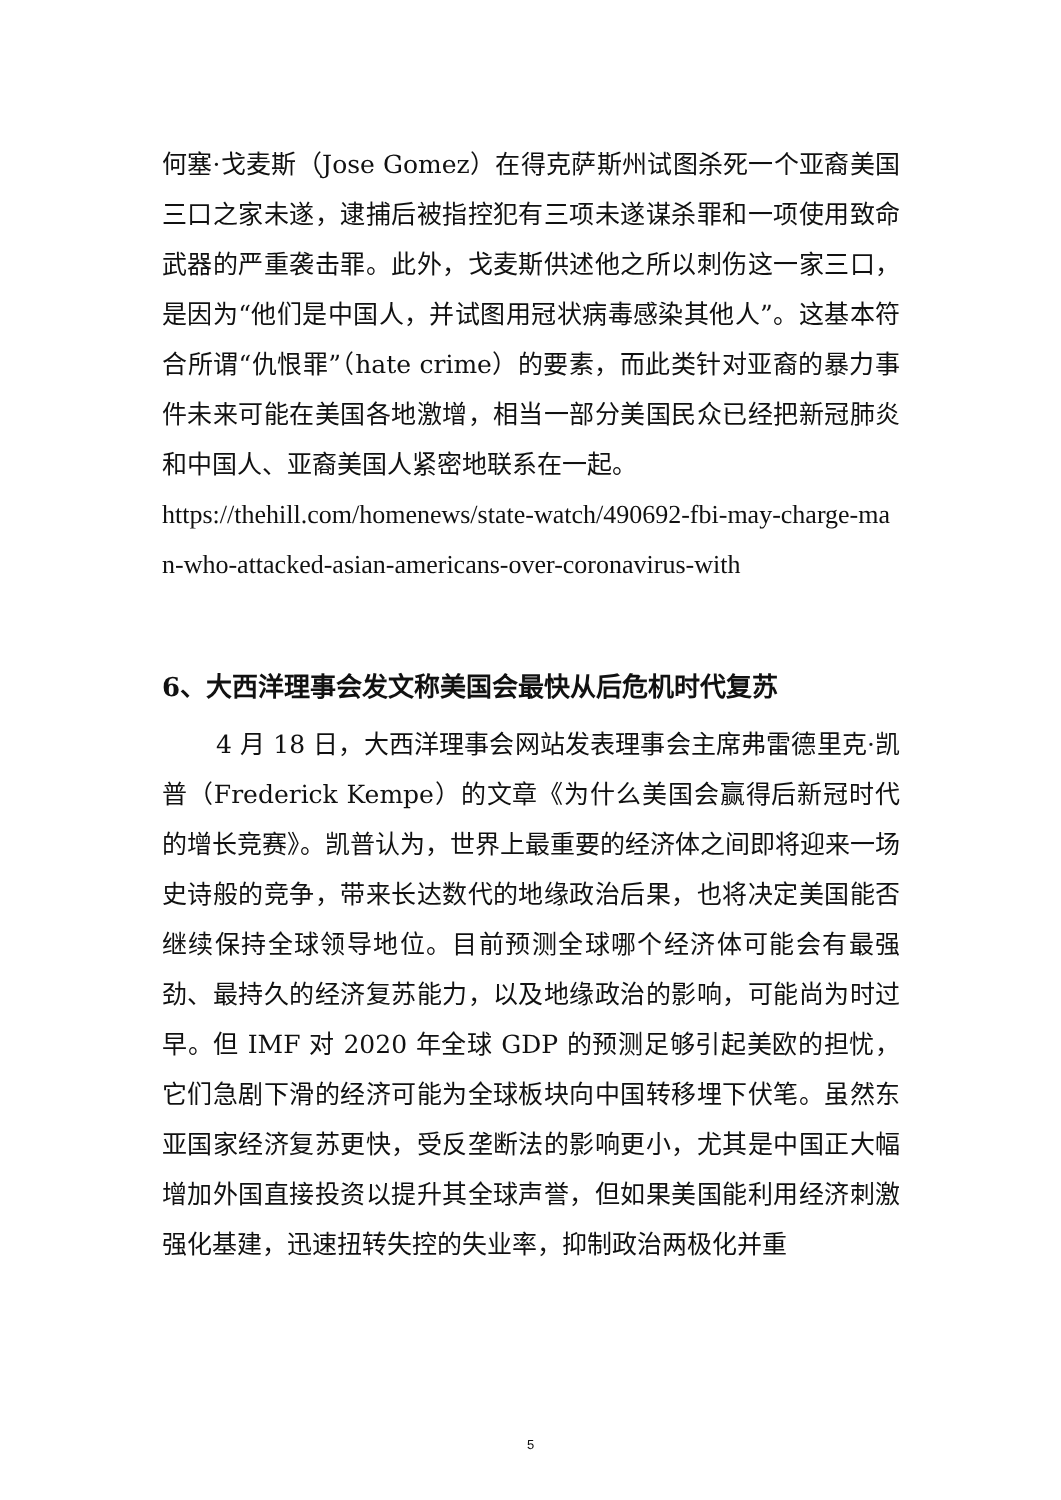何塞·戈麦斯（Jose Gomez）在得克萨斯州试图杀死一个亚裔美国三口之家未遂，逮捕后被指控犯有三项未遂谋杀罪和一项使用致命武器的严重袭击罪。此外，戈麦斯供述他之所以刺伤这一家三口，是因为“他们是中国人，并试图用冠状病毒感染其他人”。这基本符合所谓“仇恨罪”（hate crime）的要素，而此类针对亚裔的暴力事件未来可能在美国各地激增，相当一部分美国民众已经把新冠肺炎和中国人、亚裔美国人紧密地联系在一起。
https://thehill.com/homenews/state-watch/490692-fbi-may-charge-man-who-attacked-asian-americans-over-coronavirus-with
6、大西洋理事会发文称美国会最快从后危机时代复苏
4 月 18 日，大西洋理事会网站发表理事会主席弗雷德里克·凯普（Frederick Kempe）的文章《为什么美国会赢得后新冠时代的增长竞赛》。凯普认为，世界上最重要的经济体之间即将迎来一场史诗般的竞争，带来长达数代的地缘政治后果，也将决定美国能否继续保持全球领导地位。目前预测全球哪个经济体可能会有最强劲、最持久的经济复苏能力，以及地缘政治的影响，可能尚为时过早。但 IMF 对 2020 年全球 GDP 的预测足够引起美欧的担忧，它们急剧下滑的经济可能为全球板块向中国转移埋下伏笔。虽然东亚国家经济复苏更快，受反垄断法的影响更小，尤其是中国正大幅增加外国直接投资以提升其全球声誉，但如果美国能利用经济刺激强化基建，迅速扭转失控的失业率，抑制政治两极化并重
5